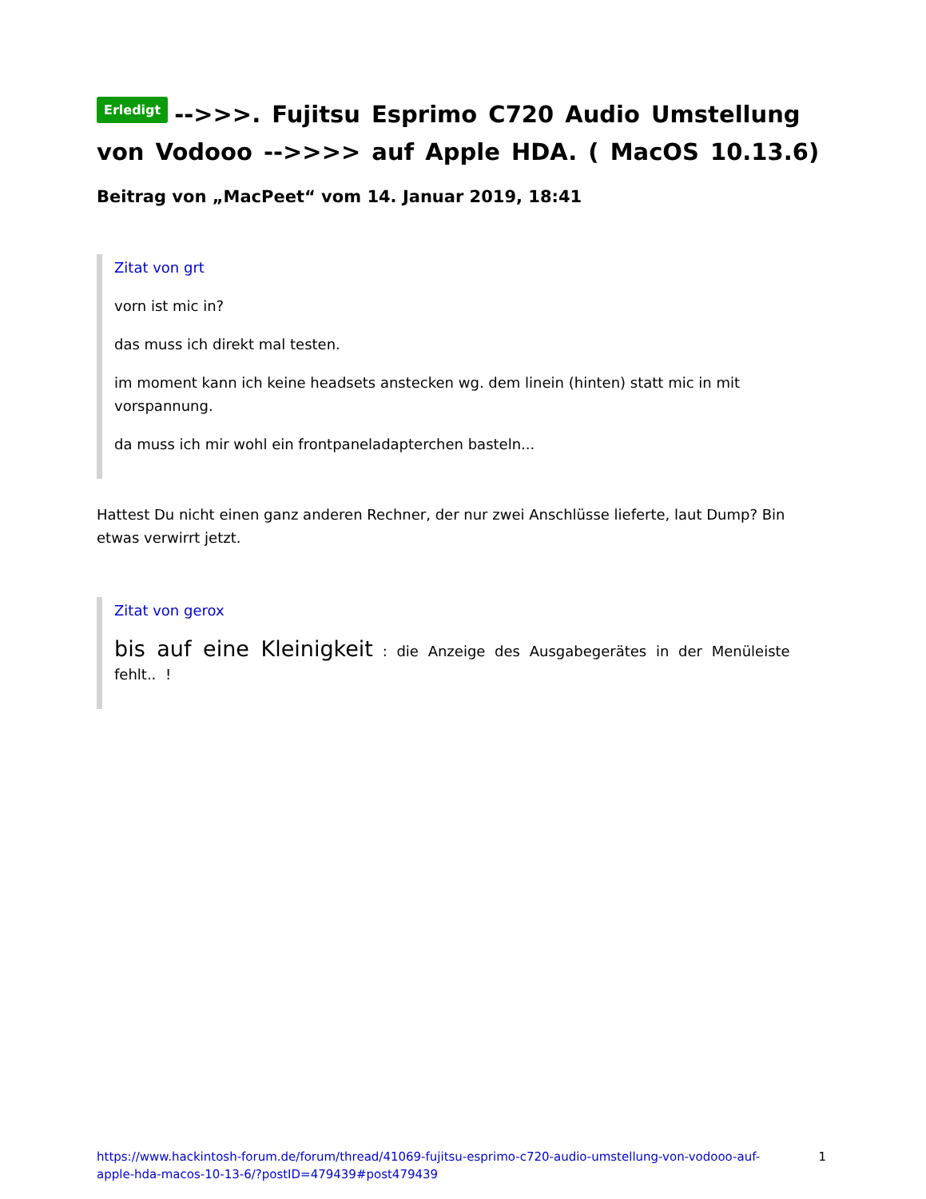Erledigt -->>>. Fujitsu Esprimo C720 Audio Umstellung von Vodooo -->>>> auf Apple HDA. ( MacOS 10.13.6)
Beitrag von „MacPeet“ vom 14. Januar 2019, 18:41
Zitat von grt
vorn ist mic in?
das muss ich direkt mal testen.
im moment kann ich keine headsets anstecken wg. dem linein (hinten) statt mic in mit vorspannung.
da muss ich mir wohl ein frontpaneladapterchen basteln...
Hattest Du nicht einen ganz anderen Rechner, der nur zwei Anschlüsse lieferte, laut Dump? Bin etwas verwirrt jetzt.
Zitat von gerox
bis auf eine Kleinigkeit : die Anzeige des Ausgabegerätes in der Menüleiste fehlt.. !
https://www.hackintosh-forum.de/forum/thread/41069-fujitsu-esprimo-c720-audio-umstellung-von-vodooo-auf-apple-hda-macos-10-13-6/?postID=479439#post479439 1